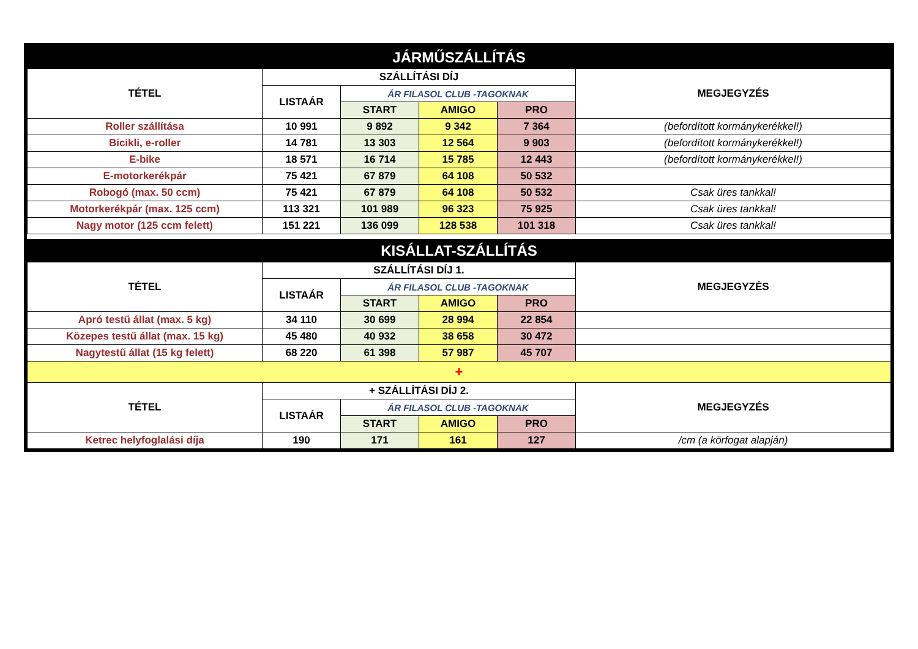| JÁRMŰSZÁLLÍTÁS | | | | | |
| TÉTEL | SZÁLLÍTÁSI DÍJ | | | | MEGJEGYZÉS |
| | LISTAÁR | ÁR FILASOL CLUB -TAGOKNAK | | | |
| | | START | AMIGO | PRO | |
| Roller szállítása | 10 991 | 9 892 | 9 342 | 7 364 | (befordított kormánykerékkel!) |
| Bicikli, e-roller | 14 781 | 13 303 | 12 564 | 9 903 | (befordított kormánykerékkel!) |
| E-bike | 18 571 | 16 714 | 15 785 | 12 443 | (befordított kormánykerékkel!) |
| E-motorkerékpár | 75 421 | 67 879 | 64 108 | 50 532 | |
| Robogó (max. 50 ccm) | 75 421 | 67 879 | 64 108 | 50 532 | Csak üres tankkal! |
| Motorkerékpár (max. 125 ccm) | 113 321 | 101 989 | 96 323 | 75 925 | Csak üres tankkal! |
| Nagy motor (125 ccm felett) | 151 221 | 136 099 | 128 538 | 101 318 | Csak üres tankkal! |
| KISÁLLAT-SZÁLLÍTÁS | | | | | |
| TÉTEL | SZÁLLÍTÁSI DÍJ 1. | | | | MEGJEGYZÉS |
| | LISTAÁR | ÁR FILASOL CLUB -TAGOKNAK | | | |
| | | START | AMIGO | PRO | |
| Apró testű állat (max. 5 kg) | 34 110 | 30 699 | 28 994 | 22 854 | |
| Közepes testű állat (max. 15 kg) | 45 480 | 40 932 | 38 658 | 30 472 | |
| Nagytestű állat (15 kg felett) | 68 220 | 61 398 | 57 987 | 45 707 | |
| + | | | | | |
| TÉTEL | + SZÁLLÍTÁSI DÍJ 2. | | | | MEGJEGYZÉS |
| | LISTAÁR | ÁR FILASOL CLUB -TAGOKNAK | | | |
| | | START | AMIGO | PRO | |
| Ketrec helyfoglalási díja | 190 | 171 | 161 | 127 | /cm (a körfogat alapján) |